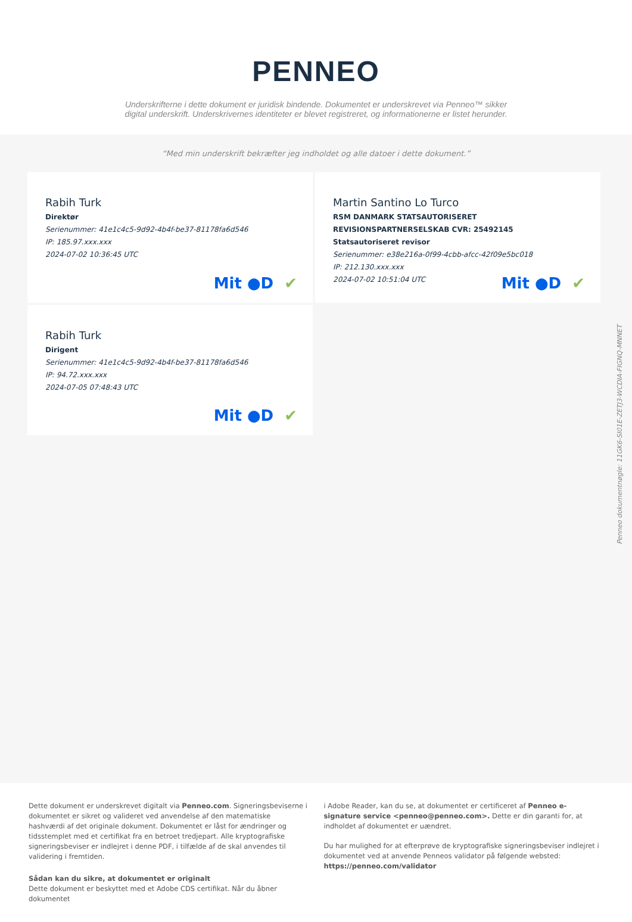PENNEO
Underskrifterne i dette dokument er juridisk bindende. Dokumentet er underskrevet via Penneo™ sikker digital underskrift. Underskrivernes identiteter er blevet registreret, og informationerne er listet herunder.
“Med min underskrift bekræfter jeg indholdet og alle datoer i dette dokument.”
Rabih Turk
Direktør
Serienummer: 41e1c4c5-9d92-4b4f-be37-81178fa6d546
IP: 185.97.xxx.xxx
2024-07-02 10:36:45 UTC
Mit ●D ✔
Martin Santino Lo Turco
RSM DANMARK STATSAUTORISERET REVISIONSPARTNERSELSKAB CVR: 25492145
Statsautoriseret revisor
Serienummer: e38e216a-0f99-4cbb-afcc-42f09e5bc018
IP: 212.130.xxx.xxx
2024-07-02 10:51:04 UTC
Mit ●D ✔
Rabih Turk
Dirigent
Serienummer: 41e1c4c5-9d92-4b4f-be37-81178fa6d546
IP: 94.72.xxx.xxx
2024-07-05 07:48:43 UTC
Mit ●D ✔
Penneo dokumentnøgle: 11GK6-SI01E-ZETJ3-WCDIA-FIGNQ-MNNET
Dette dokument er underskrevet digitalt via Penneo.com. Signeringsbeviserne i dokumentet er sikret og valideret ved anvendelse af den matematiske hashværdi af det originale dokument. Dokumentet er låst for ændringer og tidsstemplet med et certifikat fra en betroet tredjepart. Alle kryptografiske signeringsbeviser er indlejret i denne PDF, i tilfælde af de skal anvendes til validering i fremtiden.
Sådan kan du sikre, at dokumentet er originalt
Dette dokument er beskyttet med et Adobe CDS certifikat. Når du åbner dokumentet
i Adobe Reader, kan du se, at dokumentet er certificeret af Penneo e-signature service <penneo@penneo.com>. Dette er din garanti for, at indholdet af dokumentet er uændret.
Du har mulighed for at efterprøve de kryptografiske signeringsbeviser indlejret i dokumentet ved at anvende Penneos validator på følgende websted: https://penneo.com/validator